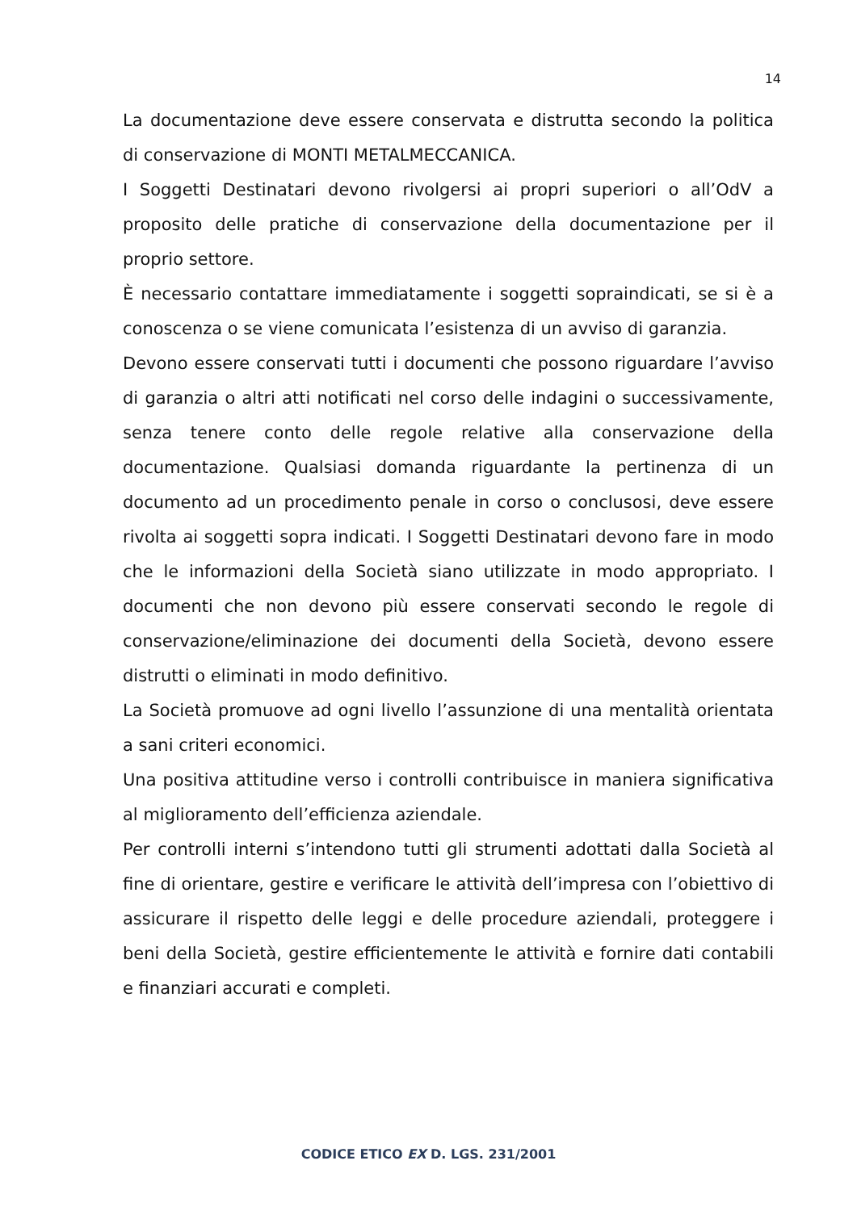14
La documentazione deve essere conservata e distrutta secondo la politica di conservazione di MONTI METALMECCANICA.
I Soggetti Destinatari devono rivolgersi ai propri superiori o all’OdV a proposito delle pratiche di conservazione della documentazione per il proprio settore.
È necessario contattare immediatamente i soggetti sopraindicati, se si è a conoscenza o se viene comunicata l’esistenza di un avviso di garanzia.
Devono essere conservati tutti i documenti che possono riguardare l’avviso di garanzia o altri atti notificati nel corso delle indagini o successivamente, senza tenere conto delle regole relative alla conservazione della documentazione. Qualsiasi domanda riguardante la pertinenza di un documento ad un procedimento penale in corso o conclusosi, deve essere rivolta ai soggetti sopra indicati. I Soggetti Destinatari devono fare in modo che le informazioni della Società siano utilizzate in modo appropriato. I documenti che non devono più essere conservati secondo le regole di conservazione/eliminazione dei documenti della Società, devono essere distrutti o eliminati in modo definitivo.
La Società promuove ad ogni livello l’assunzione di una mentalità orientata a sani criteri economici.
Una positiva attitudine verso i controlli contribuisce in maniera significativa al miglioramento dell’efficienza aziendale.
Per controlli interni s’intendono tutti gli strumenti adottati dalla Società al fine di orientare, gestire e verificare le attività dell’impresa con l’obiettivo di assicurare il rispetto delle leggi e delle procedure aziendali, proteggere i beni della Società, gestire efficientemente le attività e fornire dati contabili e finanziari accurati e completi.
CODICE ETICO EX D. LGS. 231/2001